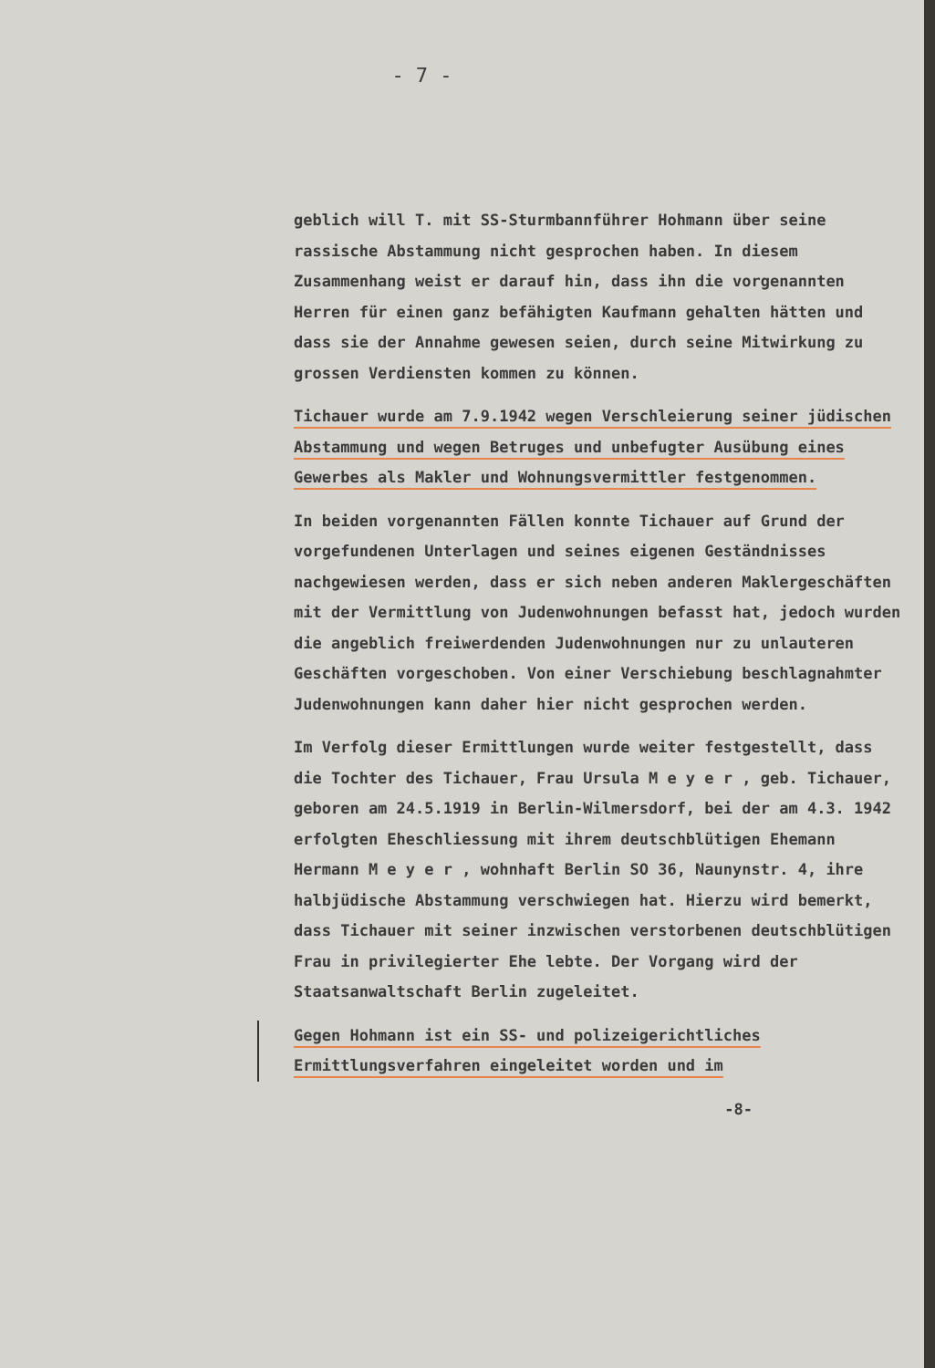- 7 -
geblich will T. mit SS-Sturmbannführer Hohmann über seine rassische Abstammung nicht gesprochen haben. In diesem Zusammenhang weist er darauf hin, dass ihn die vorgenannten Herren für einen ganz befähigten Kaufmann gehalten hätten und dass sie der Annahme gewesen seien, durch seine Mitwirkung zu grossen Verdiensten kommen zu können.
Tichauer wurde am 7.9.1942 wegen Verschleierung seiner jüdischen Abstammung und wegen Betruges und unbefugter Ausübung eines Gewerbes als Makler und Wohnungsvermittler festgenommen.
In beiden vorgenannten Fällen konnte Tichauer auf Grund der vorgefundenen Unterlagen und seines eigenen Geständnisses nachgewiesen werden, dass er sich neben anderen Maklergeschäften mit der Vermittlung von Judenwohnungen befasst hat, jedoch wurden die angeblich freiwerdenden Judenwohnungen nur zu unlauteren Geschäften vorgeschoben. Von einer Verschiebung beschlagnahmter Judenwohnungen kann daher hier nicht gesprochen werden.
Im Verfolg dieser Ermittlungen wurde weiter festgestellt, dass die Tochter des Tichauer, Frau Ursula M e y e r , geb. Tichauer, geboren am 24.5.1919 in Berlin-Wilmersdorf, bei der am 4.3. 1942 erfolgten Eheschliessung mit ihrem deutschblütigen Ehemann Hermann M e y e r , wohnhaft Berlin SO 36, Naunynstr. 4, ihre halbjüdische Abstammung verschwiegen hat. Hierzu wird bemerkt, dass Tichauer mit seiner inzwischen verstorbenen deutschblütigen Frau in privilegierter Ehe lebte. Der Vorgang wird der Staatsanwaltschaft Berlin zugeleitet.
Gegen Hohmann ist ein SS- und polizeigerichtliches Ermittlungsverfahren eingeleitet worden und im
-8-